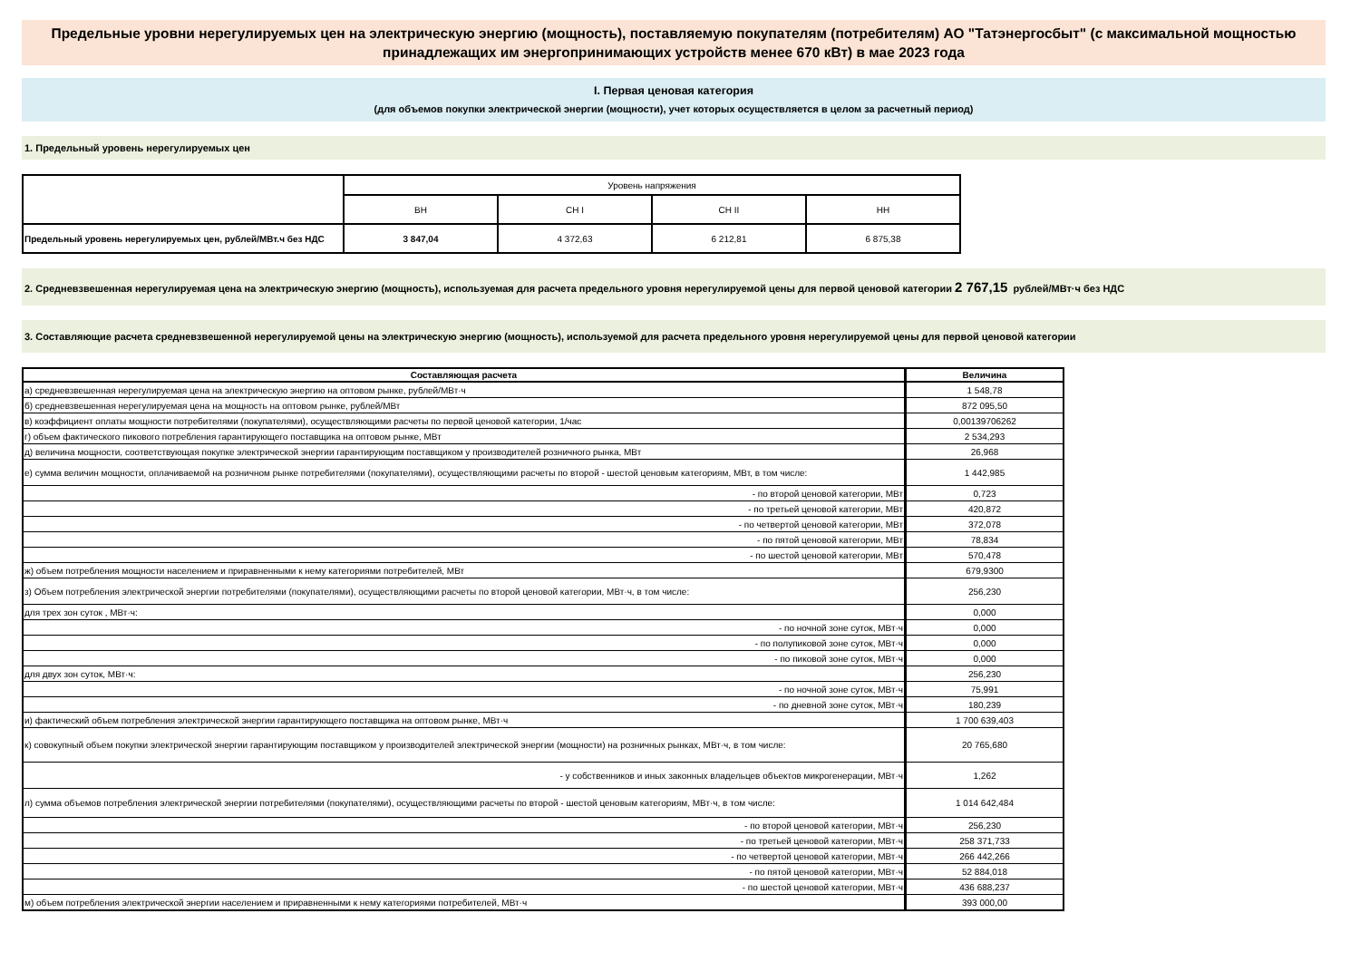Предельные уровни нерегулируемых цен на электрическую энергию (мощность), поставляемую покупателям (потребителям) АО "Татэнергосбыт" (с максимальной мощностью принадлежащих им энергопринимающих устройств менее 670 кВт) в мае 2023 года
I. Первая ценовая категория
(для объемов покупки электрической энергии (мощности), учет которых осуществляется в целом за расчетный период)
1. Предельный уровень нерегулируемых цен
| | Уровень напряжения | | | |
| | ВН | СН I | СН II | НН |
| Предельный уровень нерегулируемых цен, рублей/МВт.ч без НДС | 3 847,04 | 4 372,63 | 6 212,81 | 6 875,38 |
2. Средневзвешенная нерегулируемая цена на электрическую энергию (мощность), используемая для расчета предельного уровня нерегулируемой цены для первой ценовой категории 2 767,15 рублей/МВт·ч без НДС
3. Составляющие расчета средневзвешенной нерегулируемой цены на электрическую энергию (мощность), используемой для расчета предельного уровня нерегулируемой цены для первой ценовой категории
| Составляющая расчета | Величина |
| --- | --- |
| а) средневзвешенная нерегулируемая цена на электрическую энергию на оптовом рынке, рублей/МВт·ч | 1 548,78 |
| б) средневзвешенная нерегулируемая цена на мощность на оптовом рынке, рублей/МВт | 872 095,50 |
| в) коэффициент оплаты мощности потребителями (покупателями), осуществляющими расчеты по первой ценовой категории, 1/час | 0,00139706262 |
| г) объем фактического пикового потребления гарантирующего поставщика на оптовом рынке, МВт | 2 534,293 |
| д) величина мощности, соответствующая покупке электрической энергии гарантирующим поставщиком у производителей розничного рынка, МВт | 26,968 |
| е) сумма величин мощности, оплачиваемой на розничном рынке потребителями (покупателями), осуществляющими расчеты по второй - шестой ценовым категориям, МВт, в том числе: | 1 442,985 |
| - по второй ценовой категории, МВт | 0,723 |
| - по третьей ценовой категории, МВт | 420,872 |
| - по четвертой ценовой категории, МВт | 372,078 |
| - по пятой ценовой категории, МВт | 78,834 |
| - по шестой ценовой категории, МВт | 570,478 |
| ж) объем потребления мощности населением и приравненными к нему категориями потребителей, МВт | 679,9300 |
| з) Объем потребления электрической энергии потребителями (покупателями), осуществляющими расчеты по второй ценовой категории, МВт·ч, в том числе: | 256,230 |
| для трех зон суток , МВт·ч: | 0,000 |
| - по ночной зоне суток, МВт·ч | 0,000 |
| - по полупиковой зоне суток, МВт·ч | 0,000 |
| - по пиковой зоне суток, МВт·ч | 0,000 |
| для двух зон суток, МВт·ч: | 256,230 |
| - по ночной зоне суток, МВт·ч | 75,991 |
| - по дневной зоне суток, МВт·ч | 180,239 |
| и) фактический объем потребления электрической энергии гарантирующего поставщика на оптовом рынке, МВт·ч | 1 700 639,403 |
| к) совокупный объем покупки электрической энергии гарантирующим поставщиком у производителей электрической энергии (мощности) на розничных рынках, МВт·ч, в том числе: | 20 765,680 |
| - у собственников и иных законных владельцев объектов микрогенерации, МВт·ч | 1,262 |
| л) сумма объемов потребления электрической энергии потребителями (покупателями), осуществляющими расчеты по второй - шестой ценовым категориям, МВт·ч, в том числе: | 1 014 642,484 |
| - по второй ценовой категории, МВт·ч | 256,230 |
| - по третьей ценовой категории, МВт·ч | 258 371,733 |
| - по четвертой ценовой категории, МВт·ч | 266 442,266 |
| - по пятой ценовой категории, МВт·ч | 52 884,018 |
| - по шестой ценовой категории, МВт·ч | 436 688,237 |
| м) объем потребления электрической энергии населением и приравненными к нему категориями потребителей, МВт·ч | 393 000,00 |